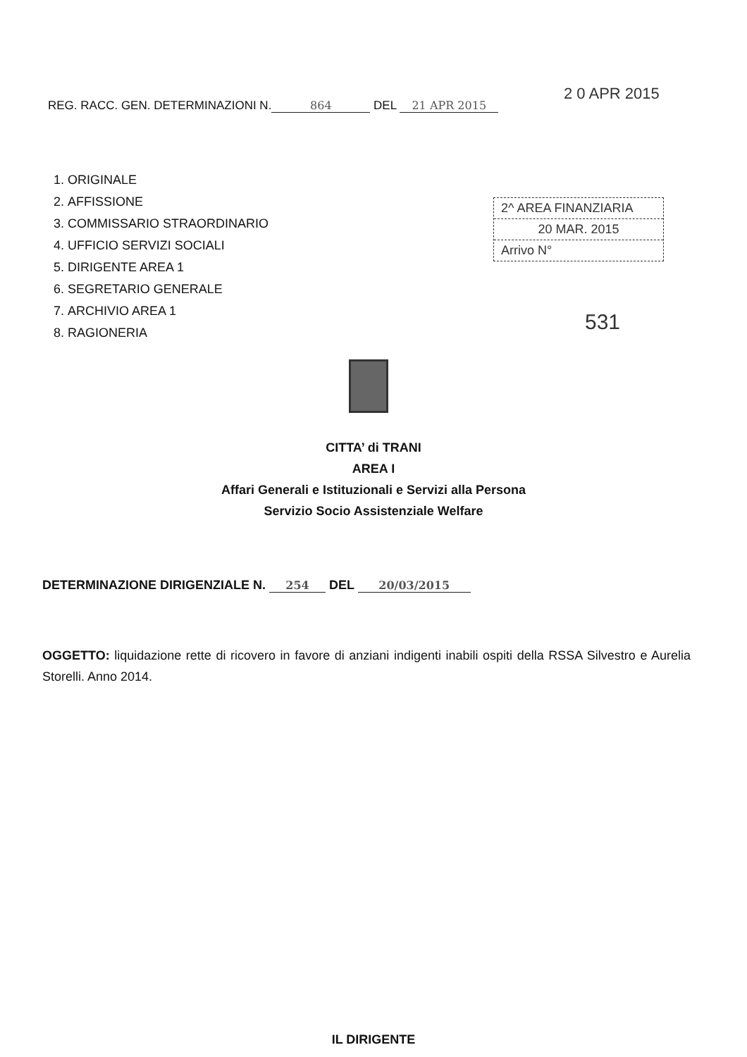2 0 APR 2015
REG. RACC. GEN. DETERMINAZIONI N. 864 DEL 21 APR 2015
1. ORIGINALE
2. AFFISSIONE
3. COMMISSARIO STRAORDINARIO
4. UFFICIO SERVIZI SOCIALI
5. DIRIGENTE AREA 1
6. SEGRETARIO GENERALE
7. ARCHIVIO AREA 1
8. RAGIONERIA
2^ AREA FINANZIARIA
20 MAR. 2015
Arrivo N°
531
CITTA’ di TRANI
AREA I
Affari Generali e Istituzionali e Servizi alla Persona
Servizio Socio Assistenziale Welfare
DETERMINAZIONE DIRIGENZIALE N. 254 DEL 20/03/2015
OGGETTO: liquidazione rette di ricovero in favore di anziani indigenti inabili ospiti della RSSA Silvestro e Aurelia Storelli. Anno 2014.
IL DIRIGENTE